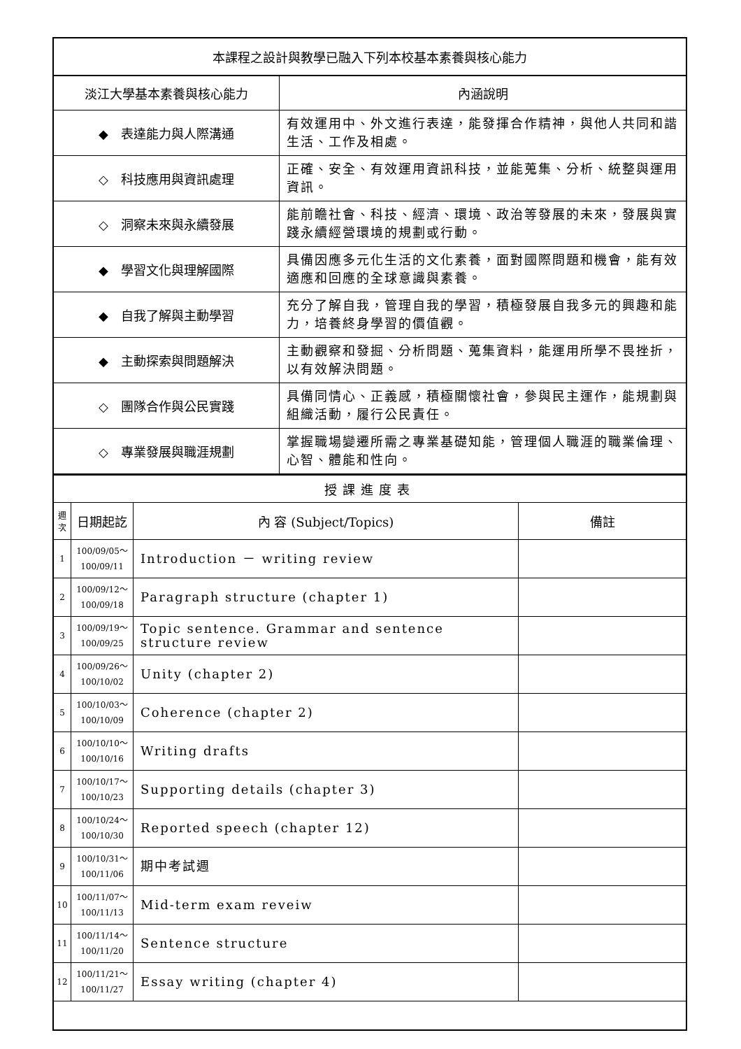| 本課程之設計與教學已融入下列本校基本素養與核心能力 | |
| 淡江大學基本素養與核心能力 | 內涵說明 |
| ◆ 表達能力與人際溝通 | 有效運用中、外文進行表達，能發揮合作精神，與他人共同和諧生活、工作及相處。 |
| ◇ 科技應用與資訊處理 | 正確、安全、有效運用資訊科技，並能蒐集、分析、統整與運用資訊。 |
| ◇ 洞察未來與永續發展 | 能前瞻社會、科技、經濟、環境、政治等發展的未來，發展與實踐永續經營環境的規劃或行動。 |
| ◆ 學習文化與理解國際 | 具備因應多元化生活的文化素養，面對國際問題和機會，能有效適應和回應的全球意識與素養。 |
| ◆ 自我了解與主動學習 | 充分了解自我，管理自我的學習，積極發展自我多元的興趣和能力，培養終身學習的價值觀。 |
| ◆ 主動探索與問題解決 | 主動觀察和發掘、分析問題、蒐集資料，能運用所學不畏挫折，以有效解決問題。 |
| ◇ 團隊合作與公民實踐 | 具備同情心、正義感，積極關懷社會，參與民主運作，能規劃與組織活動，履行公民責任。 |
| ◇ 專業發展與職涯規劃 | 掌握職場變遷所需之專業基礎知能，管理個人職涯的職業倫理、心智、體能和性向。 |
| 授課進度表 | | | |
| 週 次 | 日期起訖 | 內 容 (Subject/Topics) | 備註 |
| 1 | 100/09/05～ 100/09/11 | Introduction － writing review | |
| 2 | 100/09/12～ 100/09/18 | Paragraph structure (chapter 1) | |
| 3 | 100/09/19～ 100/09/25 | Topic sentence. Grammar and sentence structure review | |
| 4 | 100/09/26～ 100/10/02 | Unity (chapter 2) | |
| 5 | 100/10/03～ 100/10/09 | Coherence (chapter 2) | |
| 6 | 100/10/10～ 100/10/16 | Writing drafts | |
| 7 | 100/10/17～ 100/10/23 | Supporting details (chapter 3) | |
| 8 | 100/10/24～ 100/10/30 | Reported speech (chapter 12) | |
| 9 | 100/10/31～ 100/11/06 | 期中考試週 | |
| 10 | 100/11/07～ 100/11/13 | Mid-term exam reveiw | |
| 11 | 100/11/14～ 100/11/20 | Sentence structure | |
| 12 | 100/11/21～ 100/11/27 | Essay writing (chapter 4) | |